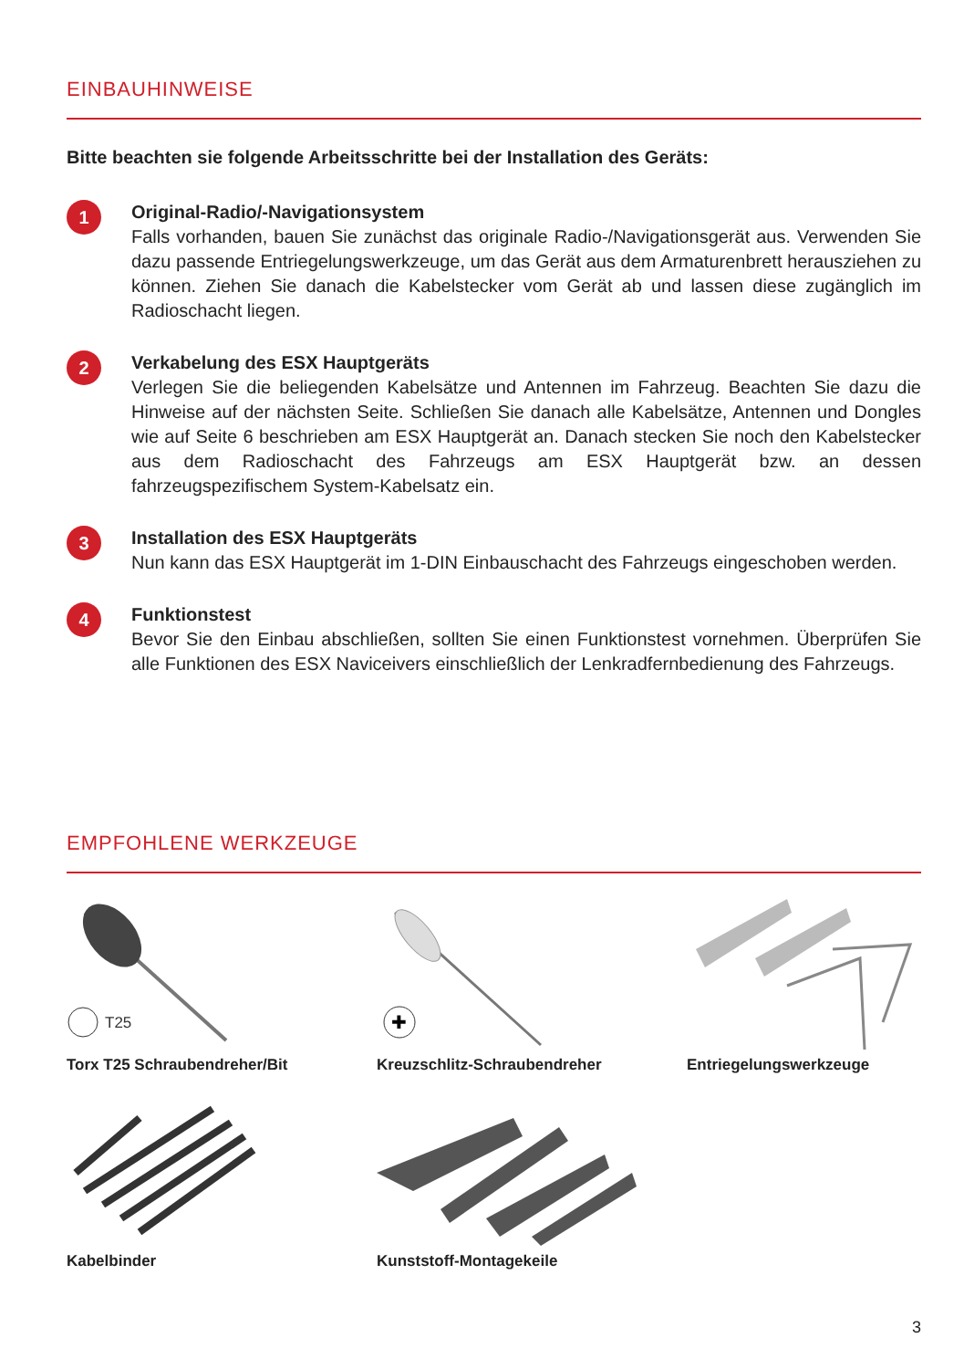EINBAUHINWEISE
Bitte beachten sie folgende Arbeitsschritte bei der Installation des Geräts:
1
Original-Radio/-Navigationsystem
Falls vorhanden, bauen Sie zunächst das originale Radio-/Navigationsgerät aus. Verwenden Sie dazu passende Entriegelungswerkzeuge, um das Gerät aus dem Armaturenbrett herausziehen zu können. Ziehen Sie danach die Kabelstecker vom Gerät ab und lassen diese zugänglich im Radioschacht liegen.
2
Verkabelung des ESX Hauptgeräts
Verlegen Sie die beliegenden Kabelsätze und Antennen im Fahrzeug. Beachten Sie dazu die Hinweise auf der nächsten Seite. Schließen Sie danach alle Kabelsätze, Antennen und Dongles wie auf Seite 6 beschrieben am ESX Hauptgerät an. Danach stecken Sie noch den Kabelstecker aus dem Radioschacht des Fahrzeugs am ESX Hauptgerät bzw. an dessen fahrzeugspezifischem System-Kabelsatz ein.
3
Installation des ESX Hauptgeräts
Nun kann das ESX Hauptgerät im 1-DIN Einbauschacht des Fahrzeugs eingeschoben werden.
4
Funktionstest
Bevor Sie den Einbau abschließen, sollten Sie einen Funktionstest vornehmen. Überprüfen Sie alle Funktionen des ESX Naviceivers einschließlich der Lenkradfernbedienung des Fahrzeugs.
EMPFOHLENE WERKZEUGE
T25
Torx T25 Schraubendreher/Bit
✚
Kreuzschlitz-Schraubendreher
Entriegelungswerkzeuge
Kabelbinder
Kunststoff-Montagekeile
3